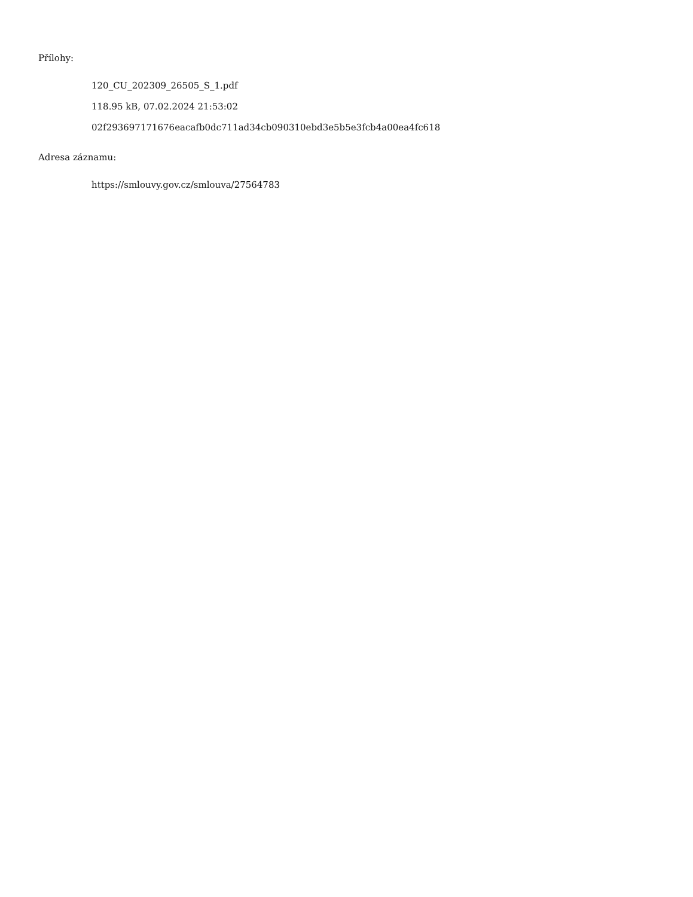Přílohy:
120_CU_202309_26505_S_1.pdf
118.95 kB, 07.02.2024 21:53:02
02f293697171676eacafb0dc711ad34cb090310ebd3e5b5e3fcb4a00ea4fc618
Adresa záznamu:
https://smlouvy.gov.cz/smlouva/27564783